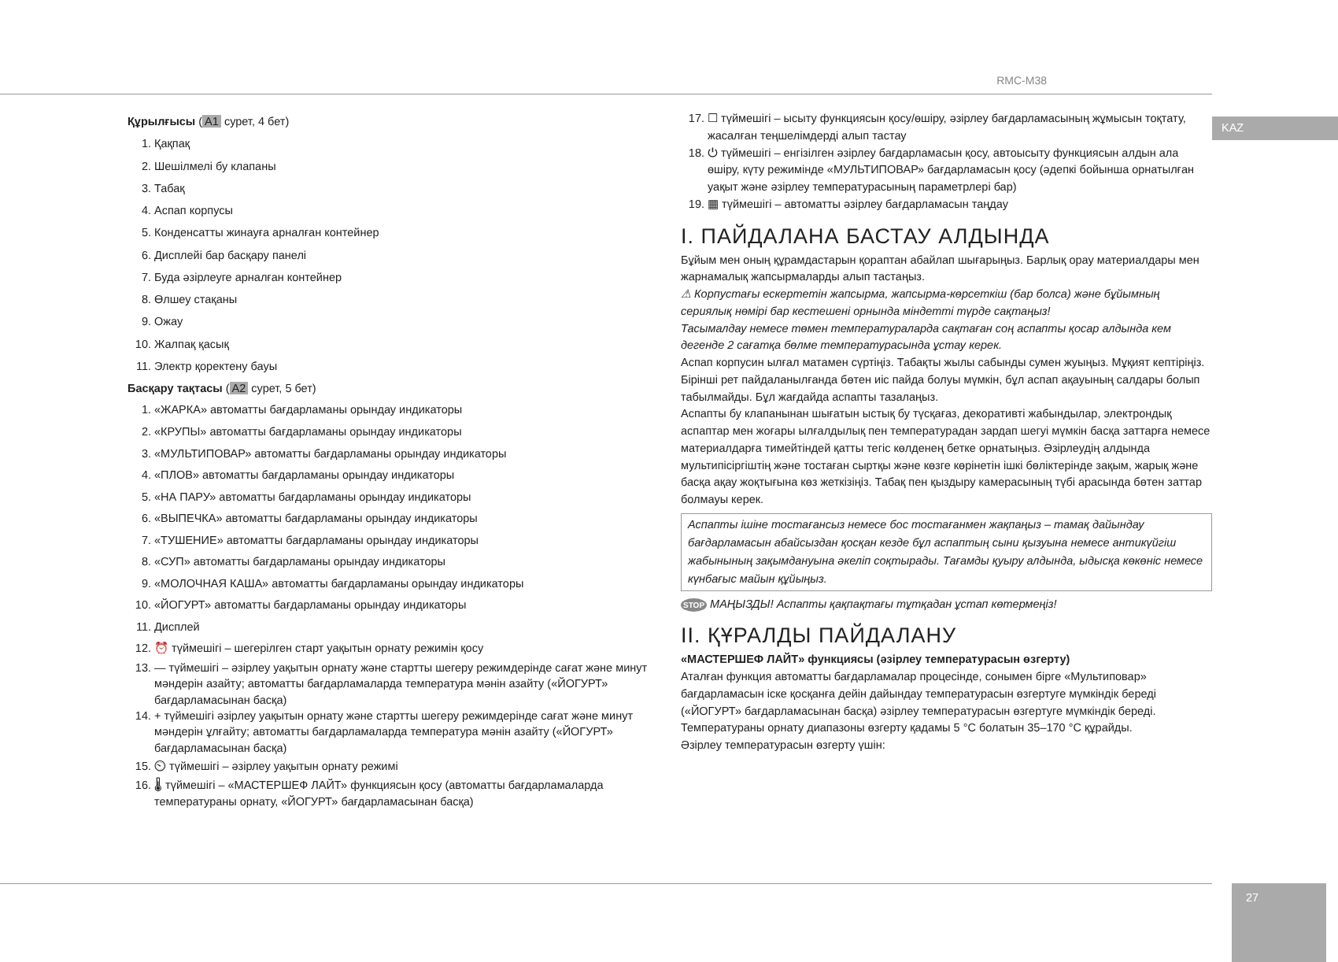RMC-M38
KAZ
Құрылғысы (A1 сурет, 4 бет)
1. Қақпақ
2. Шешілмелі бу клапаны
3. Табақ
4. Аспап корпусы
5. Конденсатты жинауға арналған контейнер
6. Дисплейі бар басқару панелі
7. Буда әзірлеуге арналған контейнер
8. Өлшеу стақаны
9. Ожау
10. Жалпақ қасық
11. Электр қоректену бауы
Басқару тақтасы (A2 сурет, 5 бет)
1. «ЖАРКА» автоматты бағдарламаны орындау индикаторы
2. «КРУПЫ» автоматты бағдарламаны орындау индикаторы
3. «МУЛЬТИПОВАР» автоматты бағдарламаны орындау индикаторы
4. «ПЛОВ» автоматты бағдарламаны орындау индикаторы
5. «НА ПАРУ» автоматты бағдарламаны орындау индикаторы
6. «ВЫПЕЧКА» автоматты бағдарламаны орындау индикаторы
7. «ТУШЕНИЕ» автоматты бағдарламаны орындау индикаторы
8. «СУП» автоматты бағдарламаны орындау индикаторы
9. «МОЛОЧНАЯ КАША» автоматты бағдарламаны орындау индикаторы
10. «ЙОГУРТ» автоматты бағдарламаны орындау индикаторы
11. Дисплей
12. ⏰ түймешігі – шегерілген старт уақытын орнату режимін қосу
13. — түймешігі – әзірлеу уақытын орнату және стартты шегеру режимдерінде сағат және минут мәндерін азайту; автоматты бағдарламаларда температура мәнін азайту («ЙОГУРТ» бағдарламасынан басқа)
14. + түймешігі әзірлеу уақытын орнату және стартты шегеру режимдерінде сағат және минут мәндерін ұлғайту; автоматты бағдарламаларда температура мәнін азайту («ЙОГУРТ» бағдарламасынан басқа)
15. ⏲ түймешігі – әзірлеу уақытын орнату режимі
16. 🌡 түймешігі – «МАСТЕРШЕФ ЛАЙТ» функциясын қосу (автоматты бағдарламаларда температураны орнату, «ЙОГУРТ» бағдарламасынан басқа)
17. ☐ түймешігі – ысыту функциясын қосу/өшіру, әзірлеу бағдарламасының жұмысын тоқтату, жасалған теңшелімдерді алып тастау
18. ⏻ түймешігі – енгізілген әзірлеу бағдарламасын қосу, автоысыту функциясын алдын ала өшіру, күту режимінде «МУЛЬТИПОВАР» бағдарламасын қосу (әдепкі бойынша орнатылған уақыт және әзірлеу температурасының параметрлері бар)
19. ▦ түймешігі – автоматты әзірлеу бағдарламасын таңдау
I. ПАЙДАЛАНА БАСТАУ АЛДЫНДА
Бұйым мен оның құрамдастарын қораптан абайлап шығарыңыз. Барлық орау материалдары мен жарнамалық жапсырмаларды алып тастаңыз.
⚠ Корпустағы ескертетін жапсырма, жапсырма-көрсеткіш (бар болса) және бұйымның сериялық нөмірі бар кестешені орнында міндетті түрде сақтаңыз!
Тасымалдау немесе төмен температураларда сақтаған соң аспапты қосар алдында кем дегенде 2 сағатқа бөлме температурасында ұстау керек.
Аспап корпусин ылғал матамен сүртіңіз. Табақты жылы сабынды сумен жуыңыз. Мұқият кептіріңіз. Бірінші рет пайдаланылғанда бөтен иіс пайда болуы мүмкін, бұл аспап ақауының салдары болып табылмайды. Бұл жағдайда аспапты тазалаңыз.
Аспапты бу клапанынан шығатын ыстық бу түсқағаз, декоративті жабындылар, электрондық аспаптар мен жоғары ылғалдылық пен температурадан зардап шегуі мүмкін басқа заттарға немесе материалдарға тимейтіндей қатты тегіс көлденең бетке орнатыңыз. Әзірлеудің алдында мультипісіргіштің және тостаған сыртқы және көзге көрінетін ішкі бөліктерінде зақым, жарық және басқа ақау жоқтығына көз жеткізіңіз. Табақ пен қыздыру камерасының түбі арасында бөтен заттар болмауы керек.
Аспапты ішіне тостағансыз немесе бос тостағанмен жақпаңыз – тамақ дайындау бағдарламасын абайсыздан қосқан кезде бұл аспаптың сыни қызуына немесе антикүйгіш жабынының зақымдануына әкеліп соқтырады. Тағамды қуыру алдында, ыдысқа көкөніс немесе күнбағыс майын құйыңыз.
STOP МАҢЫЗДЫ! Аспапты қақпақтағы тұтқадан ұстап көтермеңіз!
II. ҚҰРАЛДЫ ПАЙДАЛАНУ
«МАСТЕРШЕФ ЛАЙТ» функциясы (әзірлеу температурасын өзгерту)
Аталған функция автоматты бағдарламалар процесінде, сонымен бірге «Мультиповар» бағдарламасын іске қосқанға дейін дайындау температурасын өзгертуге мүмкіндік береді («ЙОГУРТ» бағдарламасынан басқа) әзірлеу температурасын өзгертуге мүмкіндік береді. Температураны орнату диапазоны өзгерту қадамы 5 °C болатын 35–170 °C құрайды.
Әзірлеу температурасын өзгерту үшін:
27